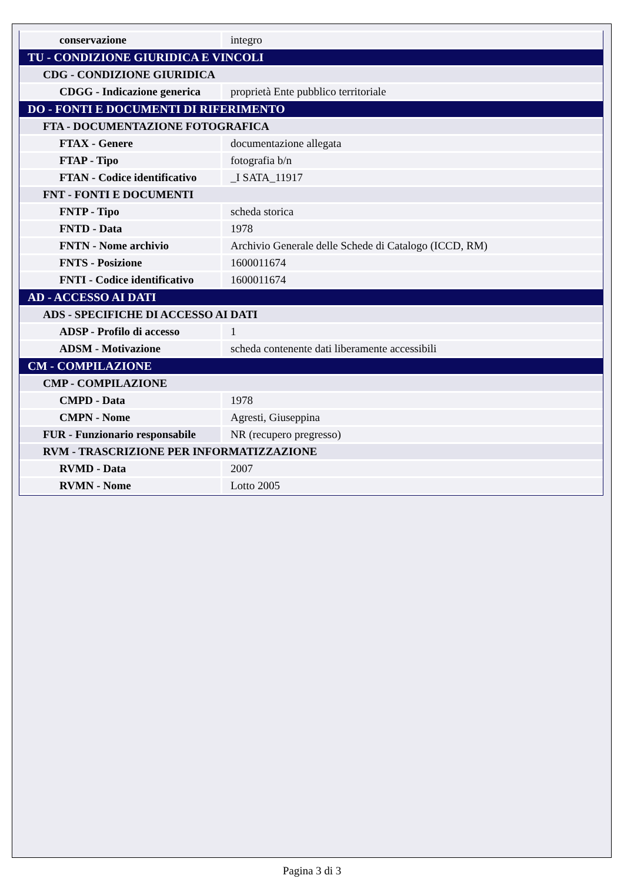| conservazione | integro |
| TU - CONDIZIONE GIURIDICA E VINCOLI | |
| CDG - CONDIZIONE GIURIDICA | |
| CDGG - Indicazione generica | proprietà Ente pubblico territoriale |
| DO - FONTI E DOCUMENTI DI RIFERIMENTO | |
| FTA - DOCUMENTAZIONE FOTOGRAFICA | |
| FTAX - Genere | documentazione allegata |
| FTAP - Tipo | fotografia b/n |
| FTAN - Codice identificativo | _I SATA_11917 |
| FNT - FONTI E DOCUMENTI | |
| FNTP - Tipo | scheda storica |
| FNTD - Data | 1978 |
| FNTN - Nome archivio | Archivio Generale delle Schede di Catalogo (ICCD, RM) |
| FNTS - Posizione | 1600011674 |
| FNTI - Codice identificativo | 1600011674 |
| AD - ACCESSO AI DATI | |
| ADS - SPECIFICHE DI ACCESSO AI DATI | |
| ADSP - Profilo di accesso | 1 |
| ADSM - Motivazione | scheda contenente dati liberamente accessibili |
| CM - COMPILAZIONE | |
| CMP - COMPILAZIONE | |
| CMPD - Data | 1978 |
| CMPN - Nome | Agresti, Giuseppina |
| FUR - Funzionario responsabile | NR (recupero pregresso) |
| RVM - TRASCRIZIONE PER INFORMATIZZAZIONE | |
| RVMD - Data | 2007 |
| RVMN - Nome | Lotto 2005 |
Pagina 3 di 3